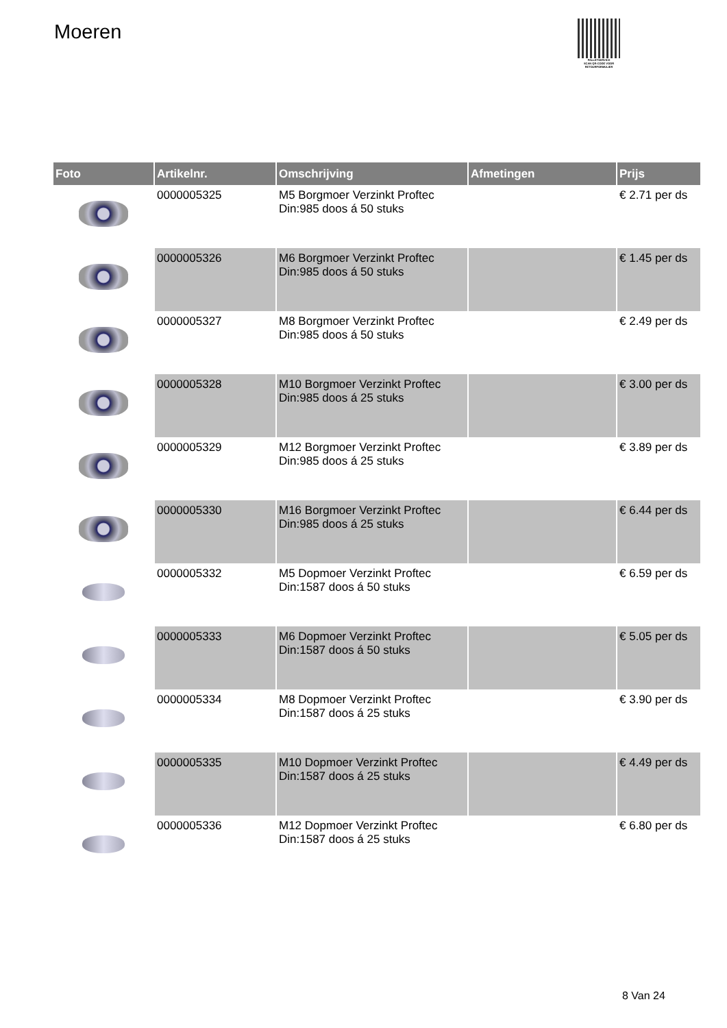Moeren
PALLETSERVICE
SCAN QR-CODE VOOR RETOURFORMULIER
| Foto | Artikelnr. | Omschrijving | Afmetingen | Prijs |
| --- | --- | --- | --- | --- |
| | 0000005325 | M5 Borgmoer Verzinkt Proftec Din:985 doos á 50 stuks | | € 2.71 per ds |
| | 0000005326 | M6 Borgmoer Verzinkt Proftec Din:985 doos á 50 stuks | | € 1.45 per ds |
| | 0000005327 | M8 Borgmoer Verzinkt Proftec Din:985 doos á 50 stuks | | € 2.49 per ds |
| | 0000005328 | M10 Borgmoer Verzinkt Proftec Din:985 doos á 25 stuks | | € 3.00 per ds |
| | 0000005329 | M12 Borgmoer Verzinkt Proftec Din:985 doos á 25 stuks | | € 3.89 per ds |
| | 0000005330 | M16 Borgmoer Verzinkt Proftec Din:985 doos á 25 stuks | | € 6.44 per ds |
| | 0000005332 | M5 Dopmoer Verzinkt Proftec Din:1587 doos á 50 stuks | | € 6.59 per ds |
| | 0000005333 | M6 Dopmoer Verzinkt Proftec Din:1587 doos á 50 stuks | | € 5.05 per ds |
| | 0000005334 | M8 Dopmoer Verzinkt Proftec Din:1587 doos á 25 stuks | | € 3.90 per ds |
| | 0000005335 | M10 Dopmoer Verzinkt Proftec Din:1587 doos á 25 stuks | | € 4.49 per ds |
| | 0000005336 | M12 Dopmoer Verzinkt Proftec Din:1587 doos á 25 stuks | | € 6.80 per ds |
8 Van 24